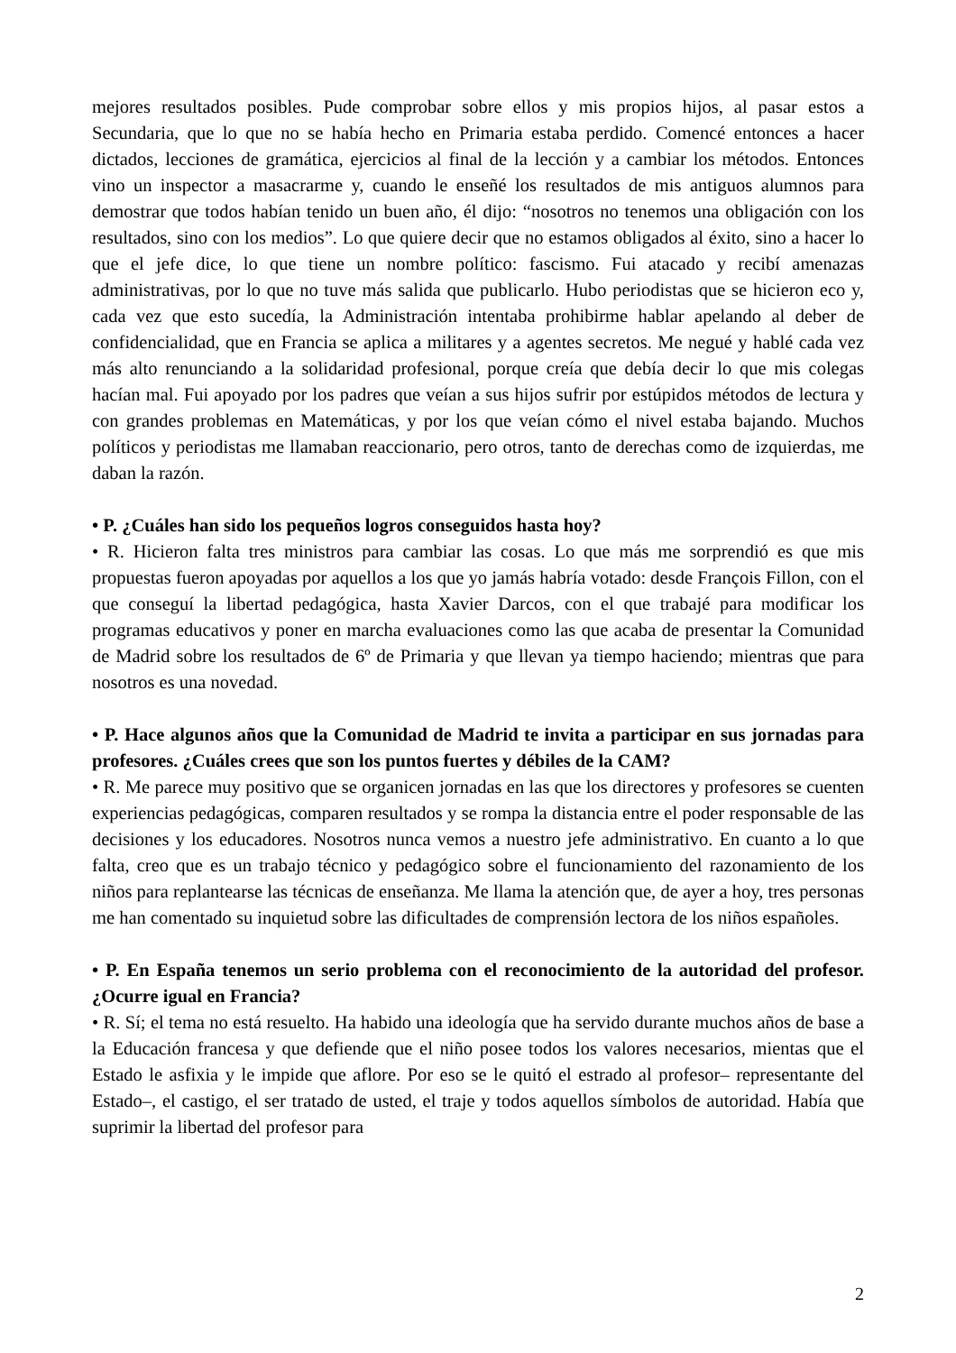mejores resultados posibles. Pude comprobar sobre ellos y mis propios hijos, al pasar estos a Secundaria, que lo que no se había hecho en Primaria estaba perdido. Comencé entonces a hacer dictados, lecciones de gramática, ejercicios al final de la lección y a cambiar los métodos. Entonces vino un inspector a masacrarme y, cuando le enseñé los resultados de mis antiguos alumnos para demostrar que todos habían tenido un buen año, él dijo: “nosotros no tenemos una obligación con los resultados, sino con los medios”. Lo que quiere decir que no estamos obligados al éxito, sino a hacer lo que el jefe dice, lo que tiene un nombre político: fascismo. Fui atacado y recibí amenazas administrativas, por lo que no tuve más salida que publicarlo. Hubo periodistas que se hicieron eco y, cada vez que esto sucedía, la Administración intentaba prohibirme hablar apelando al deber de confidencialidad, que en Francia se aplica a militares y a agentes secretos. Me negué y hablé cada vez más alto renunciando a la solidaridad profesional, porque creía que debía decir lo que mis colegas hacían mal. Fui apoyado por los padres que veían a sus hijos sufrir por estúpidos métodos de lectura y con grandes problemas en Matemáticas, y por los que veían cómo el nivel estaba bajando. Muchos políticos y periodistas me llamaban reaccionario, pero otros, tanto de derechas como de izquierdas, me daban la razón.
• P. ¿Cuáles han sido los pequeños logros conseguidos hasta hoy?
• R. Hicieron falta tres ministros para cambiar las cosas. Lo que más me sorprendió es que mis propuestas fueron apoyadas por aquellos a los que yo jamás habría votado: desde François Fillon, con el que conseguí la libertad pedagógica, hasta Xavier Darcos, con el que trabajé para modificar los programas educativos y poner en marcha evaluaciones como las que acaba de presentar la Comunidad de Madrid sobre los resultados de 6º de Primaria y que llevan ya tiempo haciendo; mientras que para nosotros es una novedad.
• P. Hace algunos años que la Comunidad de Madrid te invita a participar en sus jornadas para profesores. ¿Cuáles crees que son los puntos fuertes y débiles de la CAM?
• R. Me parece muy positivo que se organicen jornadas en las que los directores y profesores se cuenten experiencias pedagógicas, comparen resultados y se rompa la distancia entre el poder responsable de las decisiones y los educadores. Nosotros nunca vemos a nuestro jefe administrativo. En cuanto a lo que falta, creo que es un trabajo técnico y pedagógico sobre el funcionamiento del razonamiento de los niños para replantearse las técnicas de enseñanza. Me llama la atención que, de ayer a hoy, tres personas me han comentado su inquietud sobre las dificultades de comprensión lectora de los niños españoles.
• P. En España tenemos un serio problema con el reconocimiento de la autoridad del profesor. ¿Ocurre igual en Francia?
• R. Sí; el tema no está resuelto. Ha habido una ideología que ha servido durante muchos años de base a la Educación francesa y que defiende que el niño posee todos los valores necesarios, mientas que el Estado le asfixia y le impide que aflore. Por eso se le quitó el estrado al profesor– representante del Estado–, el castigo, el ser tratado de usted, el traje y todos aquellos símbolos de autoridad. Había que suprimir la libertad del profesor para
2